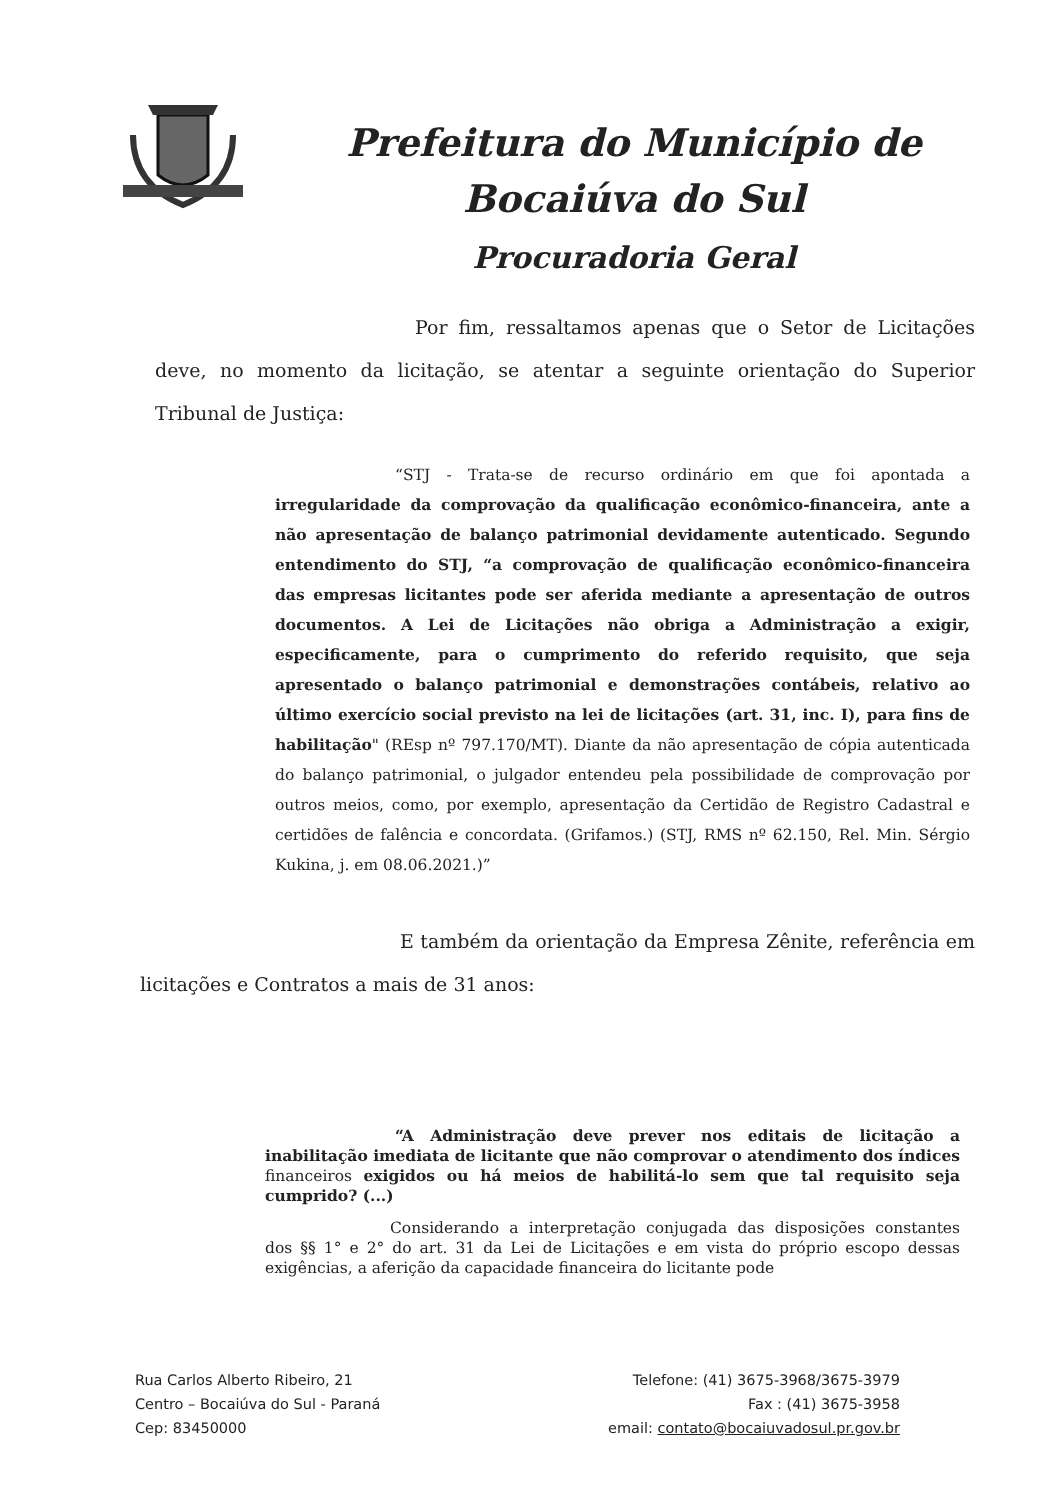Prefeitura do Município de
Bocaiúva do Sul
Procuradoria Geral
Por fim, ressaltamos apenas que o Setor de Licitações deve, no momento da licitação, se atentar a seguinte orientação do Superior Tribunal de Justiça:
“STJ - Trata-se de recurso ordinário em que foi apontada a irregularidade da comprovação da qualificação econômico-financeira, ante a não apresentação de balanço patrimonial devidamente autenticado. Segundo entendimento do STJ, “a comprovação de qualificação econômico-financeira das empresas licitantes pode ser aferida mediante a apresentação de outros documentos. A Lei de Licitações não obriga a Administração a exigir, especificamente, para o cumprimento do referido requisito, que seja apresentado o balanço patrimonial e demonstrações contábeis, relativo ao último exercício social previsto na lei de licitações (art. 31, inc. I), para fins de habilitação" (REsp nº 797.170/MT). Diante da não apresentação de cópia autenticada do balanço patrimonial, o julgador entendeu pela possibilidade de comprovação por outros meios, como, por exemplo, apresentação da Certidão de Registro Cadastral e certidões de falência e concordata. (Grifamos.) (STJ, RMS nº 62.150, Rel. Min. Sérgio Kukina, j. em 08.06.2021.)”
E também da orientação da Empresa Zênite, referência em licitações e Contratos a mais de 31 anos:
“A Administração deve prever nos editais de licitação a inabilitação imediata de licitante que não comprovar o atendimento dos índices financeiros exigidos ou há meios de habilitá-lo sem que tal requisito seja cumprido? (...)
Considerando a interpretação conjugada das disposições constantes dos §§ 1° e 2° do art. 31 da Lei de Licitações e em vista do próprio escopo dessas exigências, a aferição da capacidade financeira do licitante pode
Rua Carlos Alberto Ribeiro, 21
Centro – Bocaiúva do Sul - Paraná
Cep: 83450000
Telefone: (41) 3675-3968/3675-3979
Fax : (41) 3675-3958
email: contato@bocaiuvadosul.pr.gov.br